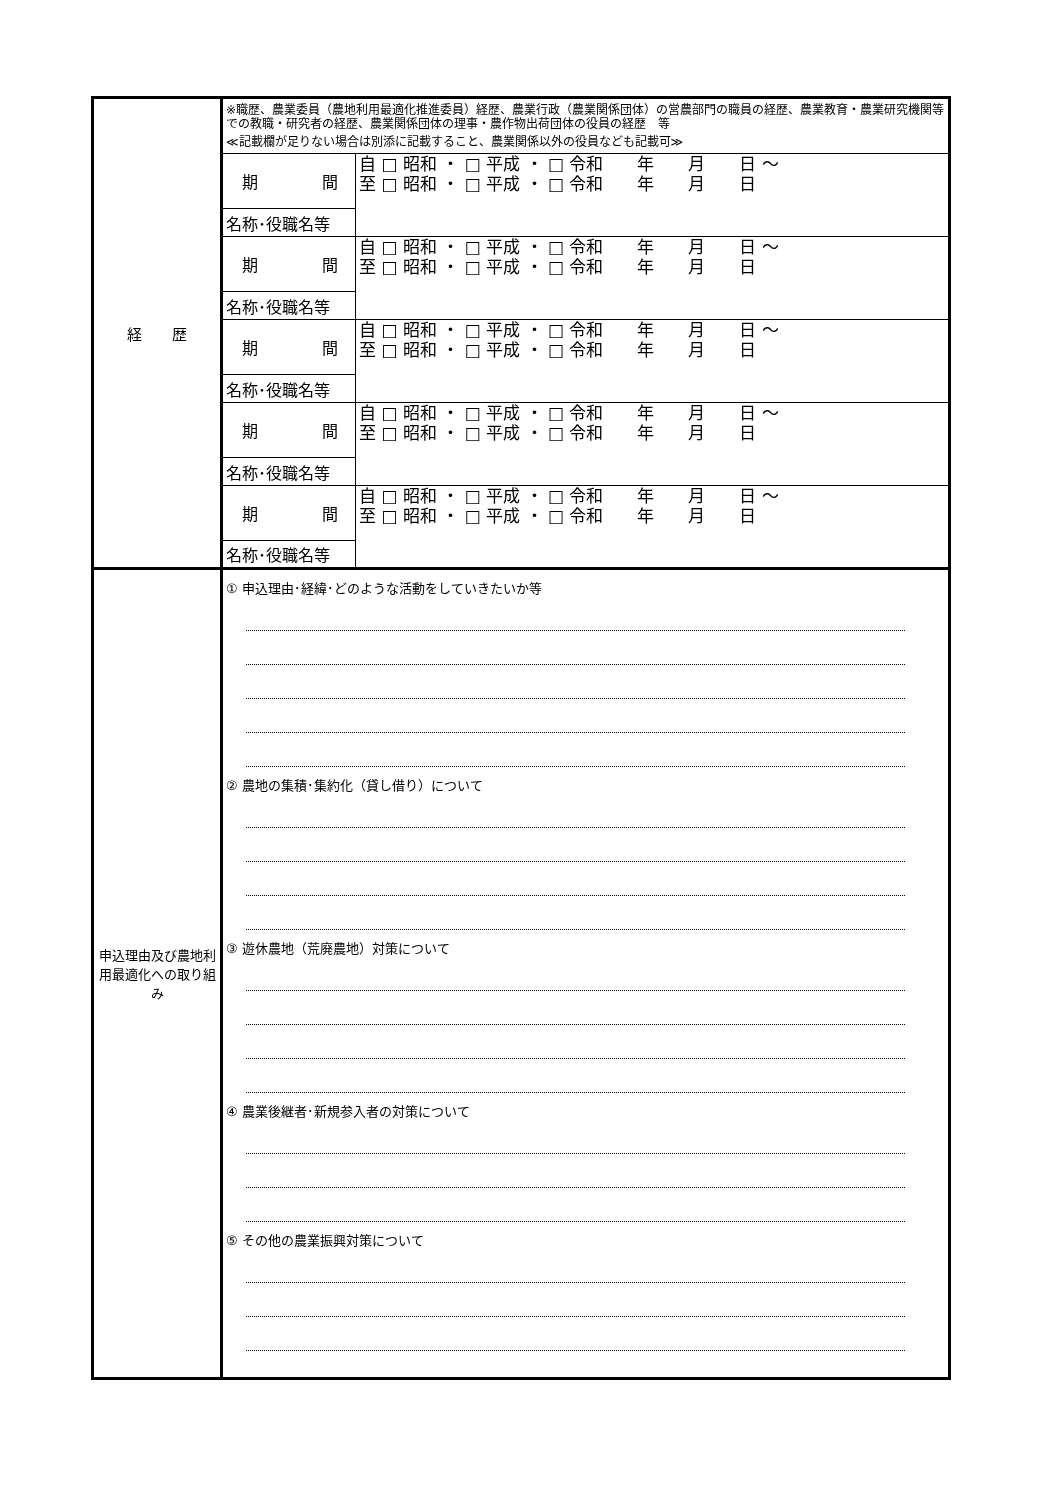| 経 歴 | ※職歴、農業委員（農地利用最適化推進委員）経歴、農業行政（農業関係団体）の営農部門の職員の経歴、農業教育・農業研究機関等での教職・研究者の経歴、農業関係団体の理事・農作物出荷団体の役員の経歴 等 ≪記載欄が足りない場合は別添に記載すること、農業関係以外の役員なども記載可≫ | |
| | 期 間 | 自 □ 昭和 ・ □ 平成 ・ □ 令和 年 月 日 ～ 至 □ 昭和 ・ □ 平成 ・ □ 令和 年 月 日 |
| | 名称･役職名等 | |
| | 期 間 | 自 □ 昭和 ・ □ 平成 ・ □ 令和 年 月 日 ～ 至 □ 昭和 ・ □ 平成 ・ □ 令和 年 月 日 |
| | 名称･役職名等 | |
| | 期 間 | 自 □ 昭和 ・ □ 平成 ・ □ 令和 年 月 日 ～ 至 □ 昭和 ・ □ 平成 ・ □ 令和 年 月 日 |
| | 名称･役職名等 | |
| | 期 間 | 自 □ 昭和 ・ □ 平成 ・ □ 令和 年 月 日 ～ 至 □ 昭和 ・ □ 平成 ・ □ 令和 年 月 日 |
| | 名称･役職名等 | |
| | 期 間 | 自 □ 昭和 ・ □ 平成 ・ □ 令和 年 月 日 ～ 至 □ 昭和 ・ □ 平成 ・ □ 令和 年 月 日 |
| | 名称･役職名等 | |
| 申込理由及び農地利用最適化への取り組み | ① 申込理由･経緯･どのような活動をしていきたいか等 ② 農地の集積･集約化（貸し借り）について ③ 遊休農地（荒廃農地）対策について ④ 農業後継者･新規参入者の対策について ⑤ その他の農業振興対策について | |